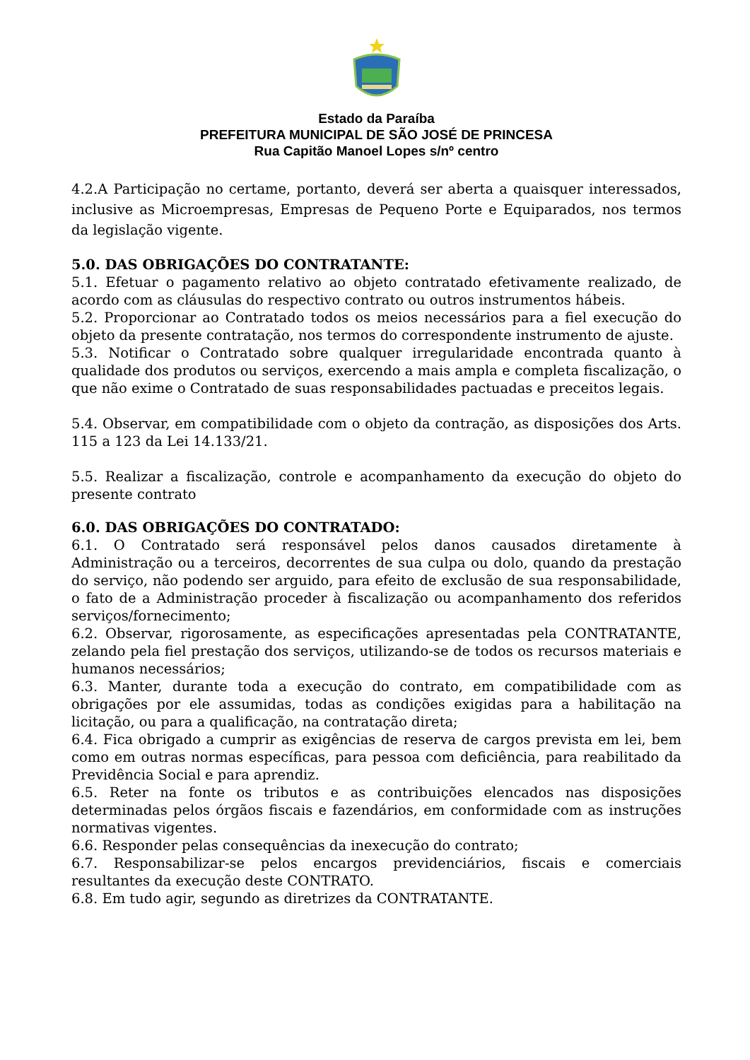Estado da Paraíba
PREFEITURA MUNICIPAL DE SÃO JOSÉ DE PRINCESA
Rua Capitão Manoel Lopes s/nº centro
4.2.A Participação no certame, portanto, deverá ser aberta a quaisquer interessados, inclusive as Microempresas, Empresas de Pequeno Porte e Equiparados, nos termos da legislação vigente.
5.0. DAS OBRIGAÇÕES DO CONTRATANTE:
5.1. Efetuar o pagamento relativo ao objeto contratado efetivamente realizado, de acordo com as cláusulas do respectivo contrato ou outros instrumentos hábeis.
5.2. Proporcionar ao Contratado todos os meios necessários para a fiel execução do objeto da presente contratação, nos termos do correspondente instrumento de ajuste.
5.3. Notificar o Contratado sobre qualquer irregularidade encontrada quanto à qualidade dos produtos ou serviços, exercendo a mais ampla e completa fiscalização, o que não exime o Contratado de suas responsabilidades pactuadas e preceitos legais.
5.4. Observar, em compatibilidade com o objeto da contração, as disposições dos Arts. 115 a 123 da Lei 14.133/21.
5.5. Realizar a fiscalização, controle e acompanhamento da execução do objeto do presente contrato
6.0. DAS OBRIGAÇÕES DO CONTRATADO:
6.1. O Contratado será responsável pelos danos causados diretamente à Administração ou a terceiros, decorrentes de sua culpa ou dolo, quando da prestação do serviço, não podendo ser arguido, para efeito de exclusão de sua responsabilidade, o fato de a Administração proceder à fiscalização ou acompanhamento dos referidos serviços/fornecimento;
6.2. Observar, rigorosamente, as especificações apresentadas pela CONTRATANTE, zelando pela fiel prestação dos serviços, utilizando-se de todos os recursos materiais e humanos necessários;
6.3. Manter, durante toda a execução do contrato, em compatibilidade com as obrigações por ele assumidas, todas as condições exigidas para a habilitação na licitação, ou para a qualificação, na contratação direta;
6.4. Fica obrigado a cumprir as exigências de reserva de cargos prevista em lei, bem como em outras normas específicas, para pessoa com deficiência, para reabilitado da Previdência Social e para aprendiz.
6.5. Reter na fonte os tributos e as contribuições elencados nas disposições determinadas pelos órgãos fiscais e fazendários, em conformidade com as instruções normativas vigentes.
6.6. Responder pelas consequências da inexecução do contrato;
6.7. Responsabilizar-se pelos encargos previdenciários, fiscais e comerciais resultantes da execução deste CONTRATO.
6.8. Em tudo agir, segundo as diretrizes da CONTRATANTE.